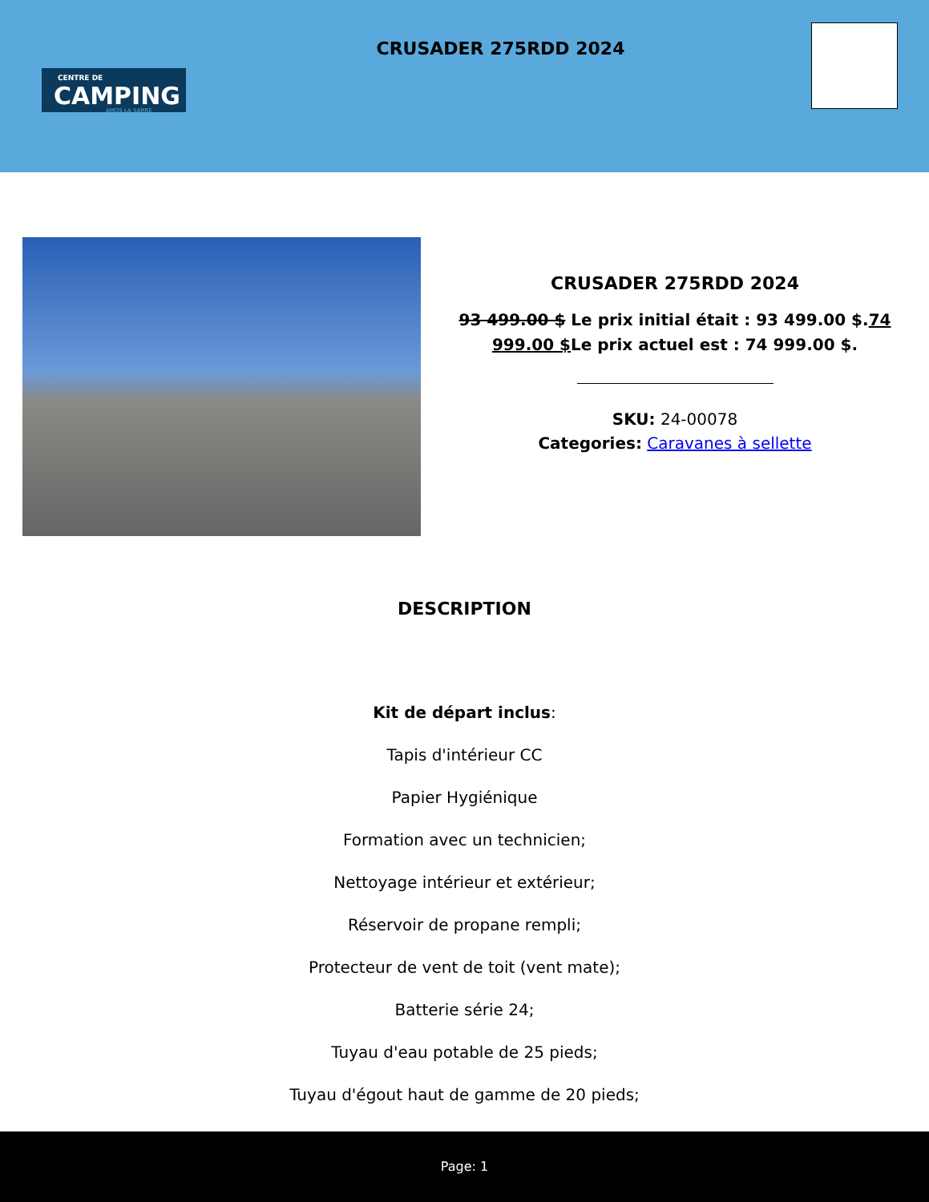CENTRE DE
CAMPING
AMOS·LA SARRE
CRUSADER 275RDD 2024
CRUSADER 275RDD 2024
93 499.00 $ Le prix initial était : 93 499.00 $.74 999.00 $Le prix actuel est : 74 999.00 $.
SKU: 24-00078
Categories: Caravanes à sellette
DESCRIPTION
Kit de départ inclus:
Tapis d'intérieur CC
Papier Hygiénique
Formation avec un technicien;
Nettoyage intérieur et extérieur;
Réservoir de propane rempli;
Protecteur de vent de toit (vent mate);
Batterie série 24;
Tuyau d'eau potable de 25 pieds;
Tuyau d'égout haut de gamme de 20 pieds;
Page: 1